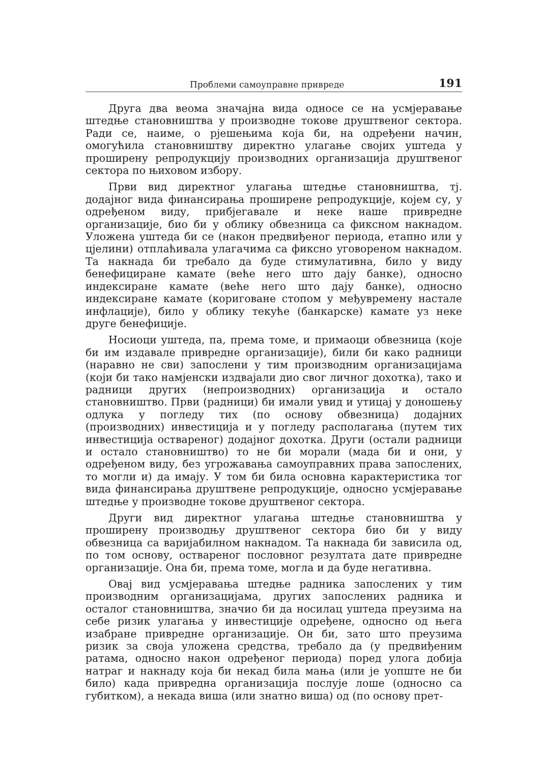Проблеми самоуправне привреде 191
Друга два веома значајна вида односе се на усмјеравање штедње становништва у производне токове друштвеног сектора. Ради се, наиме, о рјешењима која би, на одређени начин, омогућила становништву директно улагање својих уштеда у проширену репродукцију производних организација друштвеног сектора по њиховом избору.
Први вид директног улагања штедње становништва, тј. додајног вида финансирања проширене репродукције, којем су, у одређеном виду, прибјегавале и неке наше привредне организације, био би у облику обвезница са фиксном накнадом. Уложена уштеда би се (након предвиђеног периода, етапно или у цјелини) отплаћивала улагачима са фиксно уговореном накнадом. Та накнада би требало да буде стимулативна, било у виду бенефициране камате (веће него што дају банке), односно индексиране камате (веће него што дају банке), односно индексиране камате (кориговане стопом у међувремену настале инфлације), било у облику текуће (банкарске) камате уз неке друге бенефиције.
Носиоци уштеда, па, према томе, и примаоци обвезница (које би им издавале привредне организације), били би како радници (наравно не сви) запослени у тим производним организацијама (који би тако намјенски издвајали дио свог личног дохотка), тако и радници других (непроизводних) организација и остало становништво. Први (радници) би имали увид и утицај у доношењу одлука у погледу тих (по основу обвезница) додајних (производних) инвестиција и у погледу располагања (путем тих инвестиција оствареног) додајног дохотка. Други (остали радници и остало становништво) то не би морали (мада би и они, у одређеном виду, без угрожавања самоуправних права запослених, то могли и) да имају. У том би била основна карактеристика тог вида финансирања друштвене репродукције, односно усмјеравање штедње у производне токове друштвеног сектора.
Други вид директног улагања штедње становништва у проширену производњу друштвеног сектора био би у виду обвезница са варијабилном накнадом. Та накнада би зависила од, по том основу, оствареног пословног резултата дате привредне организације. Она би, према томе, могла и да буде негативна.
Овај вид усмјеравања штедње радника запослених у тим производним организацијама, других запослених радника и осталог становништва, значио би да носилац уштеда преузима на себе ризик улагања у инвестиције одређене, односно од њега изабране привредне организације. Он би, зато што преузима ризик за своја уложена средства, требало да (у предвиђеним ратама, односно након одређеног периода) поред улога добија натраг и накнаду која би некад била мања (или је уопште не би било) када привредна организација послује лоше (односно са губитком), а некада виша (или знатно виша) од (по основу прет-